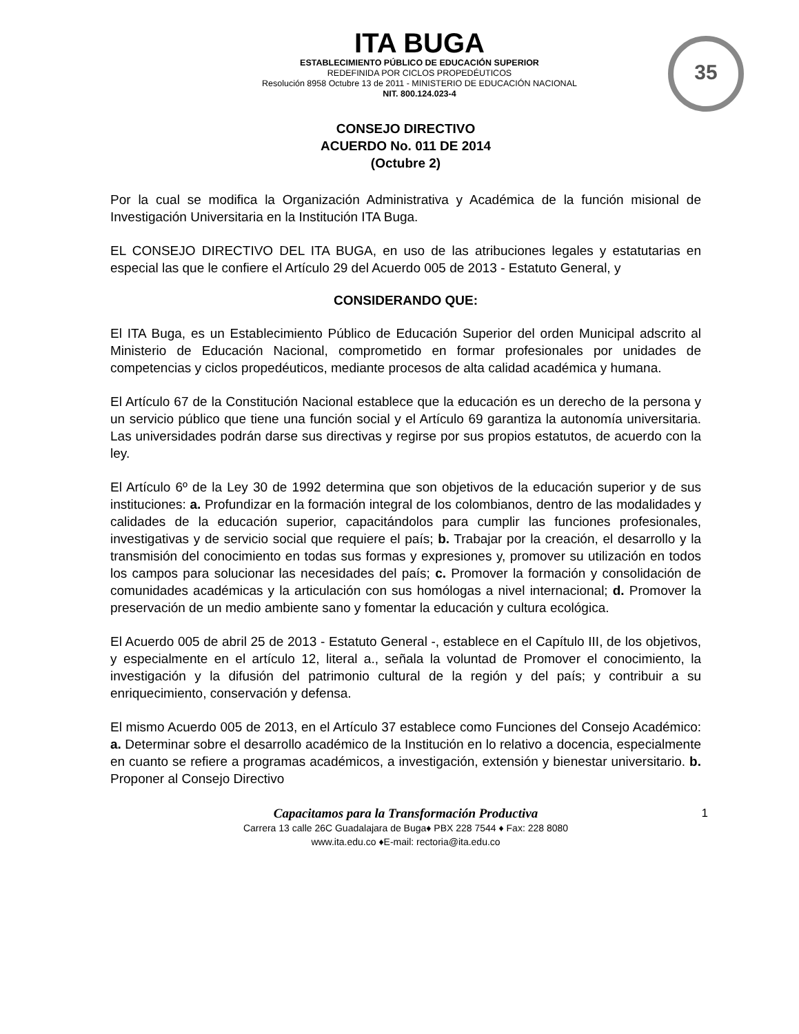35
ITA BUGA
ESTABLECIMIENTO PÚBLICO DE EDUCACIÓN SUPERIOR
REDEFINIDA POR CICLOS PROPEDÉUTICOS
Resolución 8958 Octubre 13 de 2011 - MINISTERIO DE EDUCACIÓN NACIONAL
NIT. 800.124.023-4
CONSEJO DIRECTIVO
ACUERDO No. 011 DE 2014
(Octubre 2)
Por la cual se modifica la Organización Administrativa y Académica de la función misional de Investigación Universitaria en la Institución ITA Buga.
EL CONSEJO DIRECTIVO DEL ITA BUGA, en uso de las atribuciones legales y estatutarias en especial las que le confiere el Artículo 29 del Acuerdo 005 de 2013 - Estatuto General, y
CONSIDERANDO QUE:
El ITA Buga, es un Establecimiento Público de Educación Superior del orden Municipal adscrito al Ministerio de Educación Nacional, comprometido en formar profesionales por unidades de competencias y ciclos propedéuticos, mediante procesos de alta calidad académica y humana.
El Artículo 67 de la Constitución Nacional establece que la educación es un derecho de la persona y un servicio público que tiene una función social y el Artículo 69 garantiza la autonomía universitaria. Las universidades podrán darse sus directivas y regirse por sus propios estatutos, de acuerdo con la ley.
El Artículo 6º de la Ley 30 de 1992 determina que son objetivos de la educación superior y de sus instituciones: a. Profundizar en la formación integral de los colombianos, dentro de las modalidades y calidades de la educación superior, capacitándolos para cumplir las funciones profesionales, investigativas y de servicio social que requiere el país; b. Trabajar por la creación, el desarrollo y la transmisión del conocimiento en todas sus formas y expresiones y, promover su utilización en todos los campos para solucionar las necesidades del país; c. Promover la formación y consolidación de comunidades académicas y la articulación con sus homólogas a nivel internacional; d. Promover la preservación de un medio ambiente sano y fomentar la educación y cultura ecológica.
El Acuerdo 005 de abril 25 de 2013 - Estatuto General -, establece en el Capítulo III, de los objetivos, y especialmente en el artículo 12, literal a., señala la voluntad de Promover el conocimiento, la investigación y la difusión del patrimonio cultural de la región y del país; y contribuir a su enriquecimiento, conservación y defensa.
El mismo Acuerdo 005 de 2013, en el Artículo 37 establece como Funciones del Consejo Académico: a. Determinar sobre el desarrollo académico de la Institución en lo relativo a docencia, especialmente en cuanto se refiere a programas académicos, a investigación, extensión y bienestar universitario. b. Proponer al Consejo Directivo
1 Capacitamos para la Transformación Productiva
Carrera 13 calle 26C Guadalajara de Buga♦ PBX 228 7544 ♦ Fax: 228 8080
www.ita.edu.co ♦E-mail: rectoria@ita.edu.co